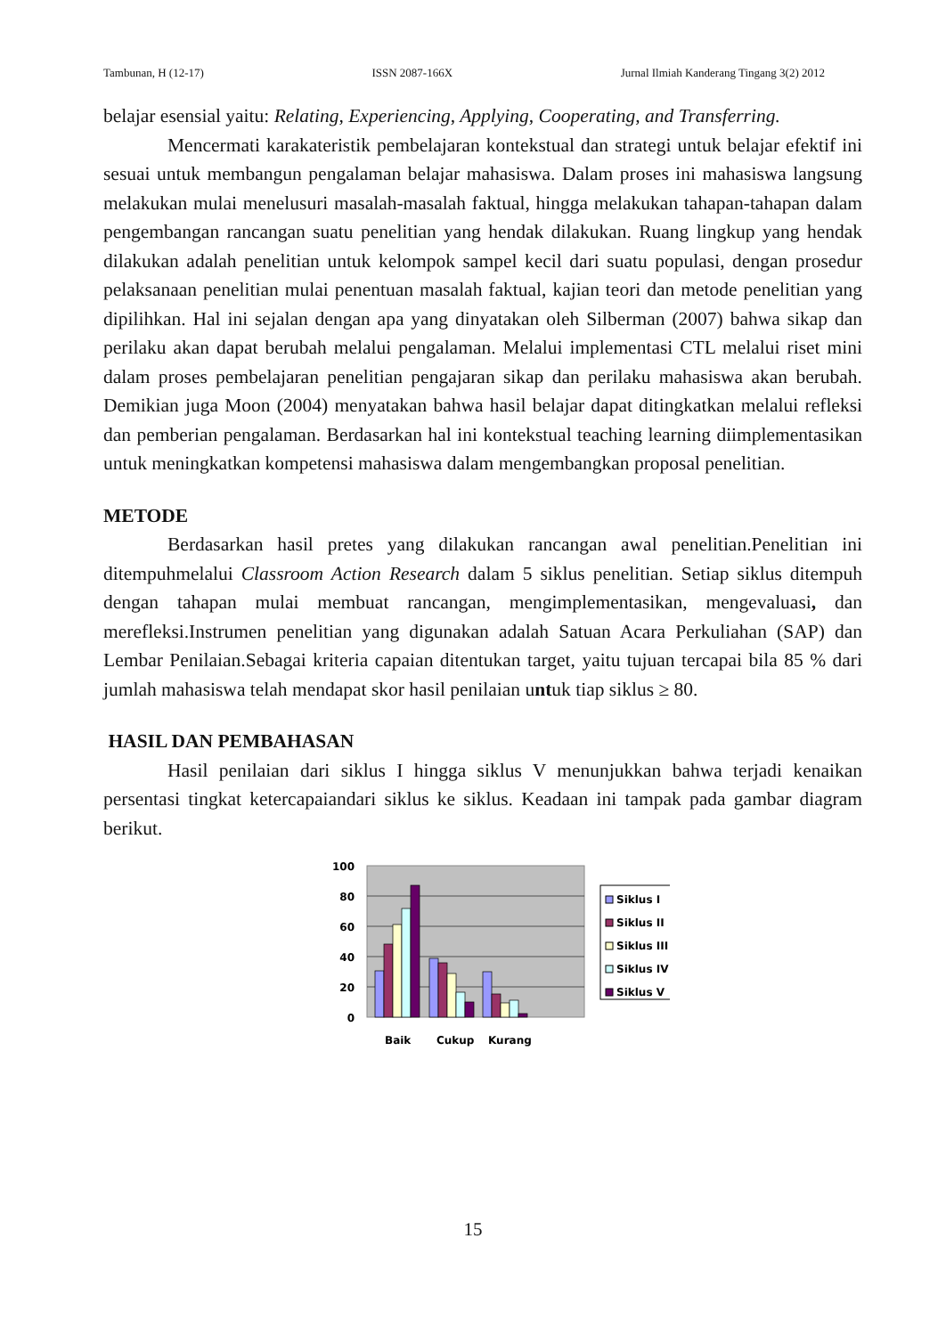Tambunan, H (12-17) ISSN 2087-166X Jurnal Ilmiah Kanderang Tingang 3(2) 2012
belajar esensial yaitu: Relating, Experiencing, Applying, Cooperating, and Transferring.
Mencermati karakateristik pembelajaran kontekstual dan strategi untuk belajar efektif ini sesuai untuk membangun pengalaman belajar mahasiswa. Dalam proses ini mahasiswa langsung melakukan mulai menelusuri masalah-masalah faktual, hingga melakukan tahapan-tahapan dalam pengembangan rancangan suatu penelitian yang hendak dilakukan. Ruang lingkup yang hendak dilakukan adalah penelitian untuk kelompok sampel kecil dari suatu populasi, dengan prosedur pelaksanaan penelitian mulai penentuan masalah faktual, kajian teori dan metode penelitian yang dipilihkan. Hal ini sejalan dengan apa yang dinyatakan oleh Silberman (2007) bahwa sikap dan perilaku akan dapat berubah melalui pengalaman. Melalui implementasi CTL melalui riset mini dalam proses pembelajaran penelitian pengajaran sikap dan perilaku mahasiswa akan berubah. Demikian juga Moon (2004) menyatakan bahwa hasil belajar dapat ditingkatkan melalui refleksi dan pemberian pengalaman. Berdasarkan hal ini kontekstual teaching learning diimplementasikan untuk meningkatkan kompetensi mahasiswa dalam mengembangkan proposal penelitian.
METODE
Berdasarkan hasil pretes yang dilakukan rancangan awal penelitian.Penelitian ini ditempuhmelalui Classroom Action Research dalam 5 siklus penelitian. Setiap siklus ditempuh dengan tahapan mulai membuat rancangan, mengimplementasikan, mengevaluasi, dan merefleksi.Instrumen penelitian yang digunakan adalah Satuan Acara Perkuliahan (SAP) dan Lembar Penilaian.Sebagai kriteria capaian ditentukan target, yaitu tujuan tercapai bila 85 % dari jumlah mahasiswa telah mendapat skor hasil penilaian untuk tiap siklus ≥ 80.
HASIL DAN PEMBAHASAN
Hasil penilaian dari siklus I hingga siklus V menunjukkan bahwa terjadi kenaikan persentasi tingkat ketercapaiandari siklus ke siklus. Keadaan ini tampak pada gambar diagram berikut.
100
80
60
40
20
0
Baik
Cukup
Kurang
Siklus I
Siklus II
Siklus III
Siklus IV
Siklus V
15